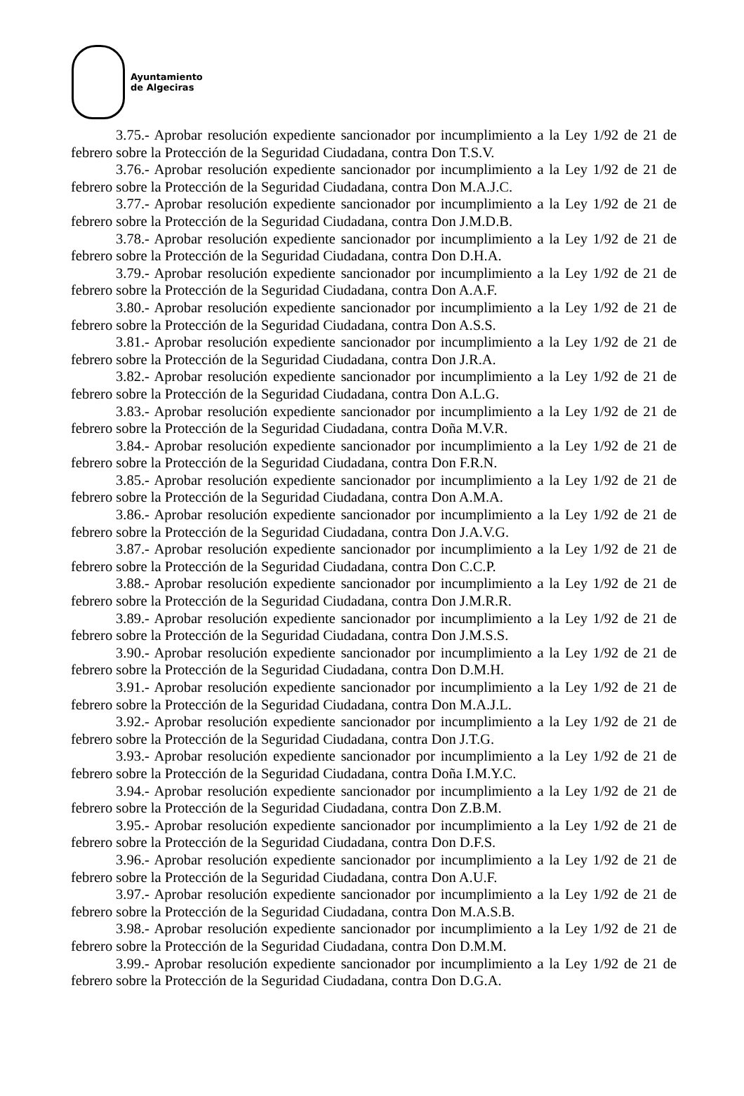Ayuntamiento
de Algeciras
3.75.- Aprobar resolución expediente sancionador por incumplimiento a la Ley 1/92 de 21 de febrero sobre la Protección de la Seguridad Ciudadana, contra Don T.S.V.
3.76.- Aprobar resolución expediente sancionador por incumplimiento a la Ley 1/92 de 21 de febrero sobre la Protección de la Seguridad Ciudadana, contra Don M.A.J.C.
3.77.- Aprobar resolución expediente sancionador por incumplimiento a la Ley 1/92 de 21 de febrero sobre la Protección de la Seguridad Ciudadana, contra Don J.M.D.B.
3.78.- Aprobar resolución expediente sancionador por incumplimiento a la Ley 1/92 de 21 de febrero sobre la Protección de la Seguridad Ciudadana, contra Don D.H.A.
3.79.- Aprobar resolución expediente sancionador por incumplimiento a la Ley 1/92 de 21 de febrero sobre la Protección de la Seguridad Ciudadana, contra Don A.A.F.
3.80.- Aprobar resolución expediente sancionador por incumplimiento a la Ley 1/92 de 21 de febrero sobre la Protección de la Seguridad Ciudadana, contra Don A.S.S.
3.81.- Aprobar resolución expediente sancionador por incumplimiento a la Ley 1/92 de 21 de febrero sobre la Protección de la Seguridad Ciudadana, contra Don J.R.A.
3.82.- Aprobar resolución expediente sancionador por incumplimiento a la Ley 1/92 de 21 de febrero sobre la Protección de la Seguridad Ciudadana, contra Don A.L.G.
3.83.- Aprobar resolución expediente sancionador por incumplimiento a la Ley 1/92 de 21 de febrero sobre la Protección de la Seguridad Ciudadana, contra Doña M.V.R.
3.84.- Aprobar resolución expediente sancionador por incumplimiento a la Ley 1/92 de 21 de febrero sobre la Protección de la Seguridad Ciudadana, contra Don F.R.N.
3.85.- Aprobar resolución expediente sancionador por incumplimiento a la Ley 1/92 de 21 de febrero sobre la Protección de la Seguridad Ciudadana, contra Don A.M.A.
3.86.- Aprobar resolución expediente sancionador por incumplimiento a la Ley 1/92 de 21 de febrero sobre la Protección de la Seguridad Ciudadana, contra Don J.A.V.G.
3.87.- Aprobar resolución expediente sancionador por incumplimiento a la Ley 1/92 de 21 de febrero sobre la Protección de la Seguridad Ciudadana, contra Don C.C.P.
3.88.- Aprobar resolución expediente sancionador por incumplimiento a la Ley 1/92 de 21 de febrero sobre la Protección de la Seguridad Ciudadana, contra Don J.M.R.R.
3.89.- Aprobar resolución expediente sancionador por incumplimiento a la Ley 1/92 de 21 de febrero sobre la Protección de la Seguridad Ciudadana, contra Don J.M.S.S.
3.90.- Aprobar resolución expediente sancionador por incumplimiento a la Ley 1/92 de 21 de febrero sobre la Protección de la Seguridad Ciudadana, contra Don D.M.H.
3.91.- Aprobar resolución expediente sancionador por incumplimiento a la Ley 1/92 de 21 de febrero sobre la Protección de la Seguridad Ciudadana, contra Don M.A.J.L.
3.92.- Aprobar resolución expediente sancionador por incumplimiento a la Ley 1/92 de 21 de febrero sobre la Protección de la Seguridad Ciudadana, contra Don J.T.G.
3.93.- Aprobar resolución expediente sancionador por incumplimiento a la Ley 1/92 de 21 de febrero sobre la Protección de la Seguridad Ciudadana, contra Doña I.M.Y.C.
3.94.- Aprobar resolución expediente sancionador por incumplimiento a la Ley 1/92 de 21 de febrero sobre la Protección de la Seguridad Ciudadana, contra Don Z.B.M.
3.95.- Aprobar resolución expediente sancionador por incumplimiento a la Ley 1/92 de 21 de febrero sobre la Protección de la Seguridad Ciudadana, contra Don D.F.S.
3.96.- Aprobar resolución expediente sancionador por incumplimiento a la Ley 1/92 de 21 de febrero sobre la Protección de la Seguridad Ciudadana, contra Don A.U.F.
3.97.- Aprobar resolución expediente sancionador por incumplimiento a la Ley 1/92 de 21 de febrero sobre la Protección de la Seguridad Ciudadana, contra Don M.A.S.B.
3.98.- Aprobar resolución expediente sancionador por incumplimiento a la Ley 1/92 de 21 de febrero sobre la Protección de la Seguridad Ciudadana, contra Don D.M.M.
3.99.- Aprobar resolución expediente sancionador por incumplimiento a la Ley 1/92 de 21 de febrero sobre la Protección de la Seguridad Ciudadana, contra Don D.G.A.